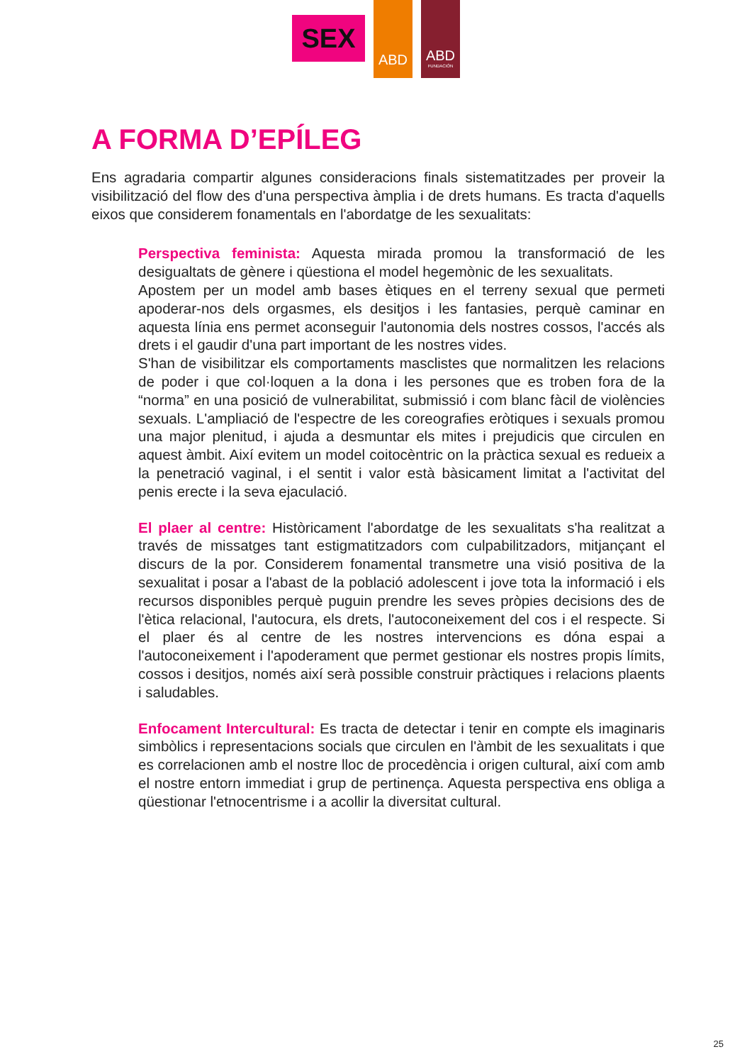SEX
ABD ABD
FUNDACIÓN
A FORMA D’EPÍLEG
Ens agradaria compartir algunes consideracions finals sistematitzades per proveir la visibilització del flow des d'una perspectiva àmplia i de drets humans. Es tracta d'aquells eixos que considerem fonamentals en l'abordatge de les sexualitats:
Perspectiva feminista: Aquesta mirada promou la transformació de les desigualtats de gènere i qüestiona el model hegemònic de les sexualitats.
Apostem per un model amb bases ètiques en el terreny sexual que permeti apoderar-nos dels orgasmes, els desitjos i les fantasies, perquè caminar en aquesta línia ens permet aconseguir l'autonomia dels nostres cossos, l'accés als drets i el gaudir d'una part important de les nostres vides.
S'han de visibilitzar els comportaments masclistes que normalitzen les relacions de poder i que col·loquen a la dona i les persones que es troben fora de la “norma” en una posició de vulnerabilitat, submissió i com blanc fàcil de violències sexuals. L'ampliació de l'espectre de les coreografies eròtiques i sexuals promou una major plenitud, i ajuda a desmuntar els mites i prejudicis que circulen en aquest àmbit. Així evitem un model coitocèntric on la pràctica sexual es redueix a la penetració vaginal, i el sentit i valor està bàsicament limitat a l'activitat del penis erecte i la seva ejaculació.
El plaer al centre: Històricament l'abordatge de les sexualitats s'ha realitzat a través de missatges tant estigmatitzadors com culpabilitzadors, mitjançant el discurs de la por. Considerem fonamental transmetre una visió positiva de la sexualitat i posar a l'abast de la població adolescent i jove tota la informació i els recursos disponibles perquè puguin prendre les seves pròpies decisions des de l'ètica relacional, l'autocura, els drets, l'autoconeixement del cos i el respecte. Si el plaer és al centre de les nostres intervencions es dóna espai a l'autoconeixement i l'apoderament que permet gestionar els nostres propis límits, cossos i desitjos, només així serà possible construir pràctiques i relacions plaents i saludables.
Enfocament Intercultural: Es tracta de detectar i tenir en compte els imaginaris simbòlics i representacions socials que circulen en l'àmbit de les sexualitats i que es correlacionen amb el nostre lloc de procedència i origen cultural, així com amb el nostre entorn immediat i grup de pertinença. Aquesta perspectiva ens obliga a qüestionar l'etnocentrisme i a acollir la diversitat cultural.
25